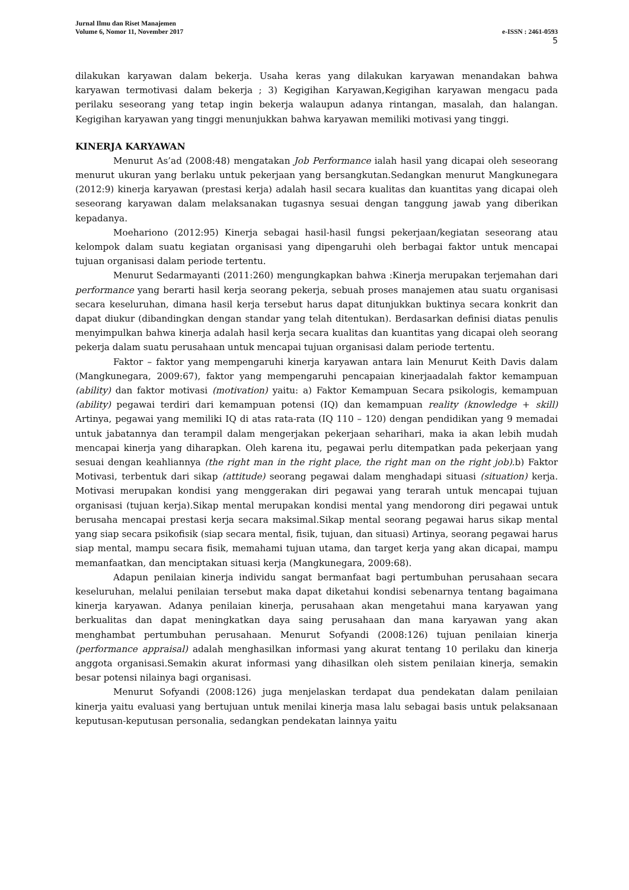Jurnal Ilmu dan Riset Manajemen
Volume 6, Nomor 11, November 2017 e-ISSN : 2461-0593
5
dilakukan karyawan dalam bekerja. Usaha keras yang dilakukan karyawan menandakan bahwa karyawan termotivasi dalam bekerja ; 3) Kegigihan Karyawan,Kegigihan karyawan mengacu pada perilaku seseorang yang tetap ingin bekerja walaupun adanya rintangan, masalah, dan halangan. Kegigihan karyawan yang tinggi menunjukkan bahwa karyawan memiliki motivasi yang tinggi.
KINERJA KARYAWAN
Menurut As’ad (2008:48) mengatakan Job Performance ialah hasil yang dicapai oleh seseorang menurut ukuran yang berlaku untuk pekerjaan yang bersangkutan.Sedangkan menurut Mangkunegara (2012:9) kinerja karyawan (prestasi kerja) adalah hasil secara kualitas dan kuantitas yang dicapai oleh seseorang karyawan dalam melaksanakan tugasnya sesuai dengan tanggung jawab yang diberikan kepadanya.
Moehariono (2012:95) Kinerja sebagai hasil-hasil fungsi pekerjaan/kegiatan seseorang atau kelompok dalam suatu kegiatan organisasi yang dipengaruhi oleh berbagai faktor untuk mencapai tujuan organisasi dalam periode tertentu.
Menurut Sedarmayanti (2011:260) mengungkapkan bahwa :Kinerja merupakan terjemahan dari performance yang berarti hasil kerja seorang pekerja, sebuah proses manajemen atau suatu organisasi secara keseluruhan, dimana hasil kerja tersebut harus dapat ditunjukkan buktinya secara konkrit dan dapat diukur (dibandingkan dengan standar yang telah ditentukan). Berdasarkan definisi diatas penulis menyimpulkan bahwa kinerja adalah hasil kerja secara kualitas dan kuantitas yang dicapai oleh seorang pekerja dalam suatu perusahaan untuk mencapai tujuan organisasi dalam periode tertentu.
Faktor – faktor yang mempengaruhi kinerja karyawan antara lain Menurut Keith Davis dalam (Mangkunegara, 2009:67), faktor yang mempengaruhi pencapaian kinerjaadalah faktor kemampuan (ability) dan faktor motivasi (motivation) yaitu: a) Faktor Kemampuan Secara psikologis, kemampuan (ability) pegawai terdiri dari kemampuan potensi (IQ) dan kemampuan reality (knowledge + skill) Artinya, pegawai yang memiliki IQ di atas rata-rata (IQ 110 – 120) dengan pendidikan yang 9 memadai untuk jabatannya dan terampil dalam mengerjakan pekerjaan seharihari, maka ia akan lebih mudah mencapai kinerja yang diharapkan. Oleh karena itu, pegawai perlu ditempatkan pada pekerjaan yang sesuai dengan keahliannya (the right man in the right place, the right man on the right job). b) Faktor Motivasi, terbentuk dari sikap (attitude) seorang pegawai dalam menghadapi situasi (situation) kerja. Motivasi merupakan kondisi yang menggerakan diri pegawai yang terarah untuk mencapai tujuan organisasi (tujuan kerja).Sikap mental merupakan kondisi mental yang mendorong diri pegawai untuk berusaha mencapai prestasi kerja secara maksimal.Sikap mental seorang pegawai harus sikap mental yang siap secara psikofisik (siap secara mental, fisik, tujuan, dan situasi) Artinya, seorang pegawai harus siap mental, mampu secara fisik, memahami tujuan utama, dan target kerja yang akan dicapai, mampu memanfaatkan, dan menciptakan situasi kerja (Mangkunegara, 2009:68).
Adapun penilaian kinerja individu sangat bermanfaat bagi pertumbuhan perusahaan secara keseluruhan, melalui penilaian tersebut maka dapat diketahui kondisi sebenarnya tentang bagaimana kinerja karyawan. Adanya penilaian kinerja, perusahaan akan mengetahui mana karyawan yang berkualitas dan dapat meningkatkan daya saing perusahaan dan mana karyawan yang akan menghambat pertumbuhan perusahaan. Menurut Sofyandi (2008:126) tujuan penilaian kinerja (performance appraisal) adalah menghasilkan informasi yang akurat tentang 10 perilaku dan kinerja anggota organisasi.Semakin akurat informasi yang dihasilkan oleh sistem penilaian kinerja, semakin besar potensi nilainya bagi organisasi.
Menurut Sofyandi (2008:126) juga menjelaskan terdapat dua pendekatan dalam penilaian kinerja yaitu evaluasi yang bertujuan untuk menilai kinerja masa lalu sebagai basis untuk pelaksanaan keputusan-keputusan personalia, sedangkan pendekatan lainnya yaitu